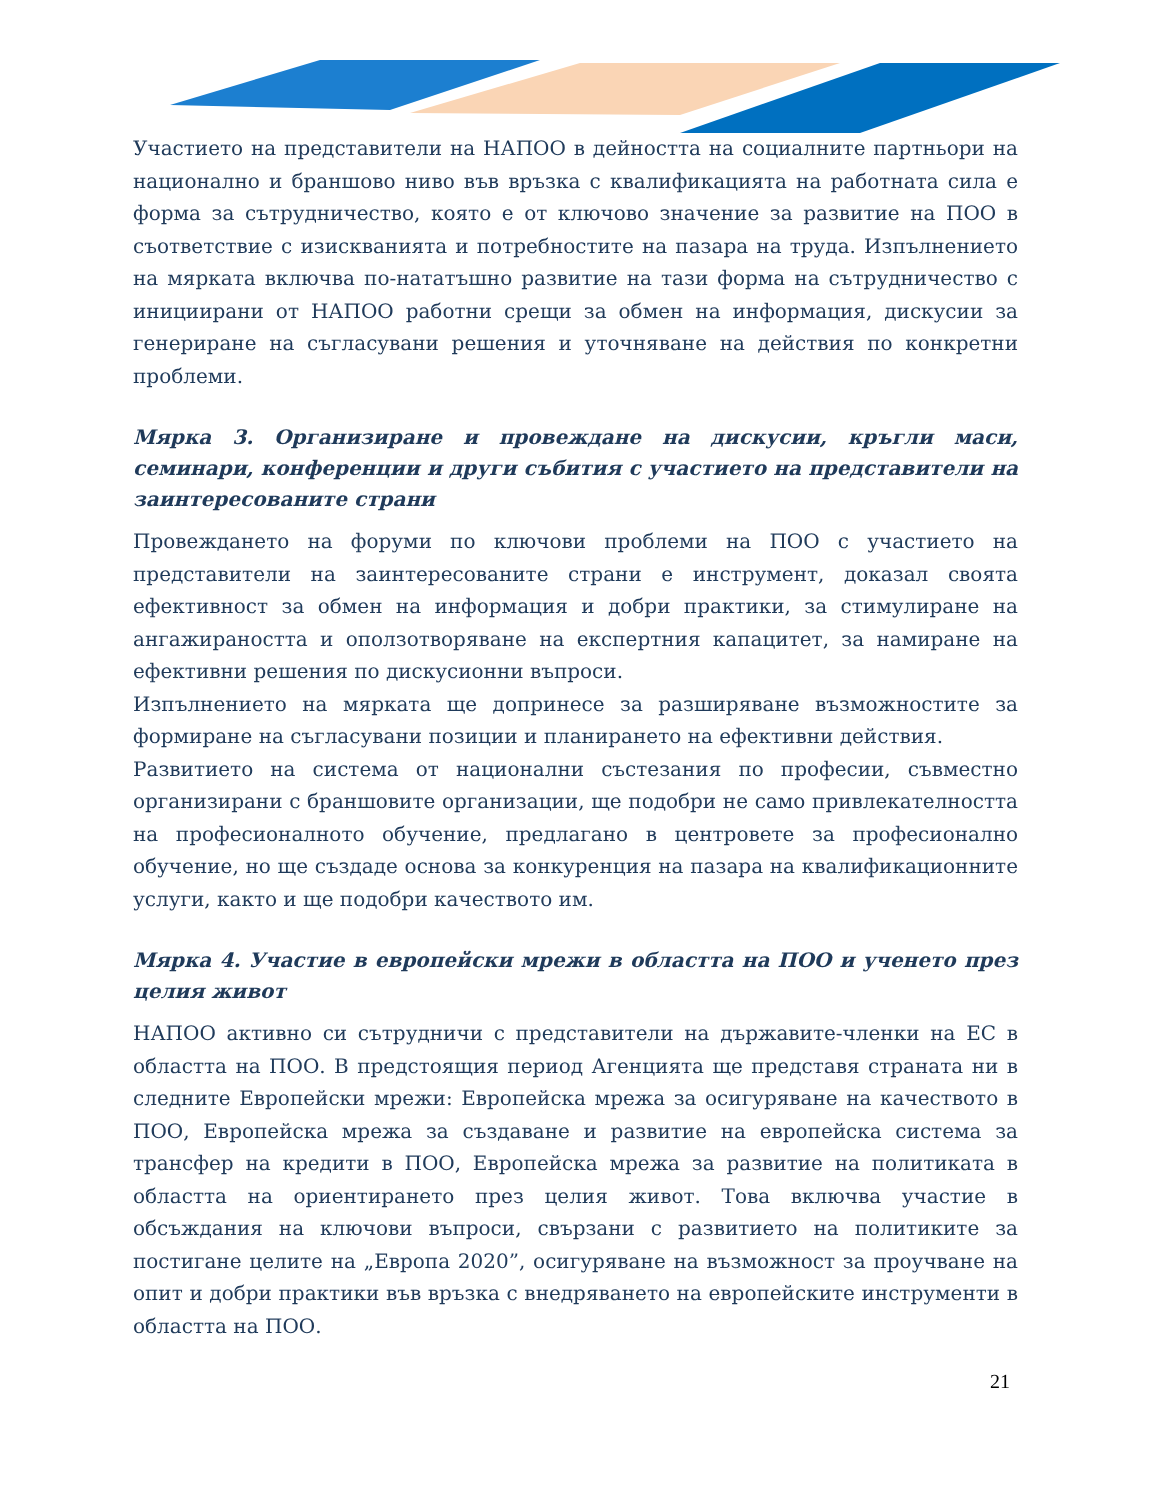Участието на представители на НАПОО в дейността на социалните партньори на национално и браншово ниво във връзка с квалификацията на работната сила е форма за сътрудничество, която е от ключово значение за развитие на ПОО в съответствие с изискванията и потребностите на пазара на труда. Изпълнението на мярката включва по-нататъшно развитие на тази форма на сътрудничество с инициирани от НАПОО работни срещи за обмен на информация, дискусии за генериране на съгласувани решения и уточняване на действия по конкретни проблеми.
Мярка 3. Организиране и провеждане на дискусии, кръгли маси, семинари, конференции и други събития с участието на представители на заинтересованите страни
Провеждането на форуми по ключови проблеми на ПОО с участието на представители на заинтересованите страни е инструмент, доказал своята ефективност за обмен на информация и добри практики, за стимулиране на ангажираността и оползотворяване на експертния капацитет, за намиране на ефективни решения по дискусионни въпроси.
Изпълнението на мярката ще допринесе за разширяване възможностите за формиране на съгласувани позиции и планирането на ефективни действия.
Развитието на система от национални състезания по професии, съвместно организирани с браншовите организации, ще подобри не само привлекателността на професионалното обучение, предлагано в центровете за професионално обучение, но ще създаде основа за конкуренция на пазара на квалификационните услуги, както и ще подобри качеството им.
Мярка 4. Участие в европейски мрежи в областта на ПОО и ученето през целия живот
НАПОО активно си сътрудничи с представители на държавите-членки на ЕС в областта на ПОО. В предстоящия период Агенцията ще представя страната ни в следните Европейски мрежи: Европейска мрежа за осигуряване на качеството в ПОО, Европейска мрежа за създаване и развитие на европейска система за трансфер на кредити в ПОО, Европейска мрежа за развитие на политиката в областта на ориентирането през целия живот. Това включва участие в обсъждания на ключови въпроси, свързани с развитието на политиките за постигане целите на „Европа 2020”, осигуряване на възможност за проучване на опит и добри практики във връзка с внедряването на европейските инструменти в областта на ПОО.
21